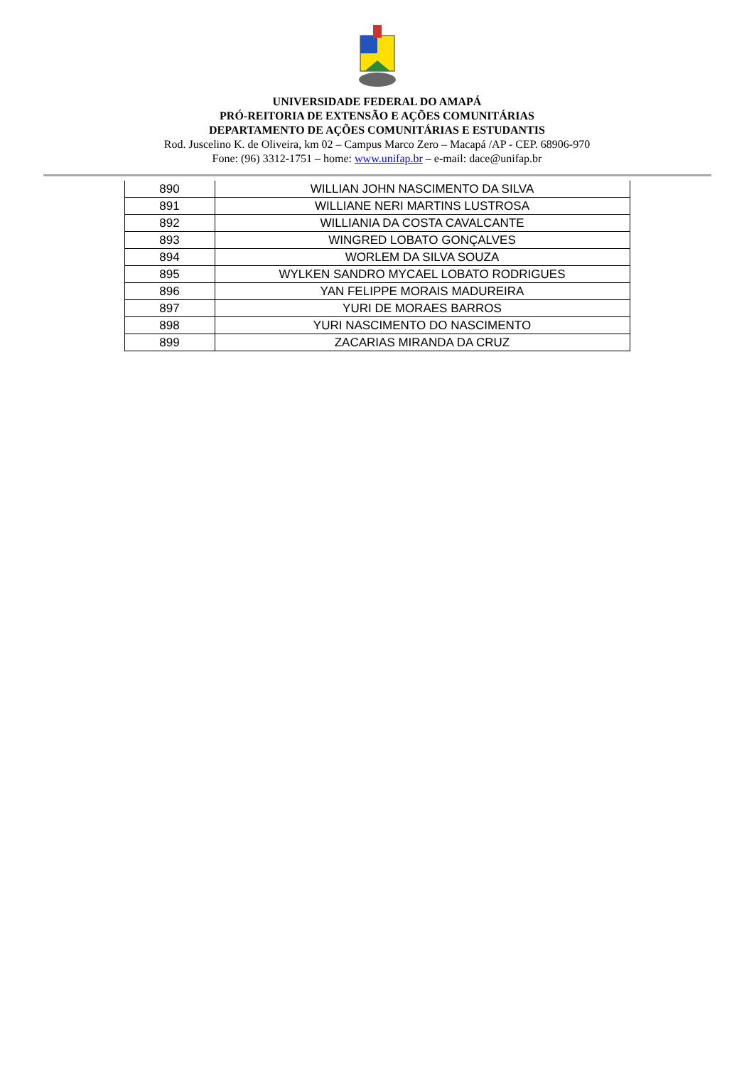UNIVERSIDADE FEDERAL DO AMAPÁ
PRÓ-REITORIA DE EXTENSÃO E AÇÕES COMUNITÁRIAS
DEPARTAMENTO DE AÇÕES COMUNITÁRIAS E ESTUDANTIS
Rod. Juscelino K. de Oliveira, km 02 – Campus Marco Zero – Macapá /AP - CEP. 68906-970
Fone: (96) 3312-1751 – home: www.unifap.br – e-mail: dace@unifap.br
| 890 | WILLIAN JOHN NASCIMENTO DA SILVA |
| 891 | WILLIANE NERI MARTINS LUSTROSA |
| 892 | WILLIANIA DA COSTA CAVALCANTE |
| 893 | WINGRED LOBATO GONÇALVES |
| 894 | WORLEM DA SILVA SOUZA |
| 895 | WYLKEN SANDRO MYCAEL LOBATO RODRIGUES |
| 896 | YAN FELIPPE MORAIS MADUREIRA |
| 897 | YURI DE MORAES BARROS |
| 898 | YURI NASCIMENTO DO NASCIMENTO |
| 899 | ZACARIAS MIRANDA DA CRUZ |